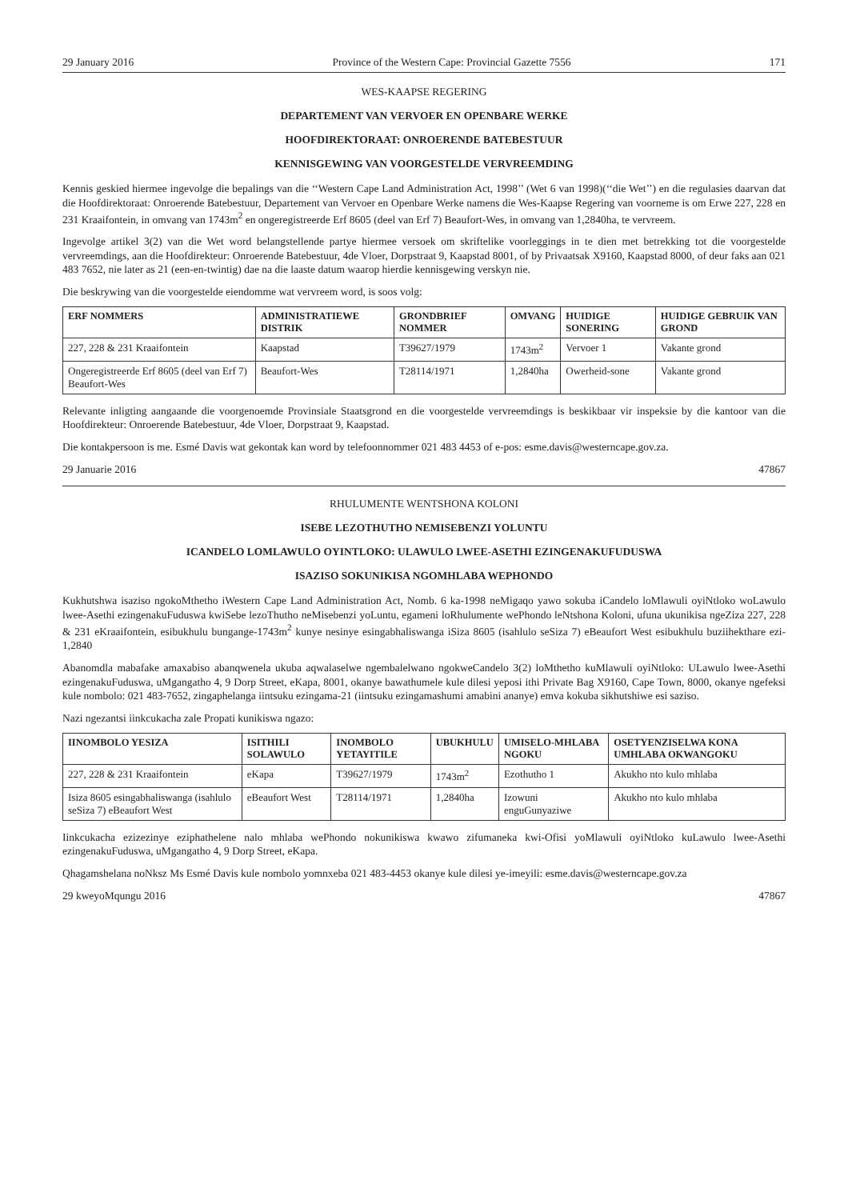29 January 2016 Province of the Western Cape: Provincial Gazette 7556 171
WES-KAAPSE REGERING
DEPARTEMENT VAN VERVOER EN OPENBARE WERKE
HOOFDIREKTORAAT: ONROERENDE BATEBESTUUR
KENNISGEWING VAN VOORGESTELDE VERVREEMDING
Kennis geskied hiermee ingevolge die bepalings van die ‘‘Western Cape Land Administration Act, 1998’’ (Wet 6 van 1998)(‘‘die Wet’’) en die regulasies daarvan dat die Hoofdirektoraat: Onroerende Batebestuur, Departement van Vervoer en Openbare Werke namens die Wes-Kaapse Regering van voorneme is om Erwe 227, 228 en 231 Kraaifontein, in omvang van 1743m<sup>2</sup> en ongeregistreerde Erf 8605 (deel van Erf 7) Beaufort-Wes, in omvang van 1,2840ha, te vervreem.
Ingevolge artikel 3(2) van die Wet word belangstellende partye hiermee versoek om skriftelike voorleggings in te dien met betrekking tot die voorgestelde vervreemdings, aan die Hoofdirekteur: Onroerende Batebestuur, 4de Vloer, Dorpstraat 9, Kaapstad 8001, of by Privaatsak X9160, Kaapstad 8000, of deur faks aan 021 483 7652, nie later as 21 (een-en-twintig) dae na die laaste datum waarop hierdie kennisgewing verskyn nie.
Die beskrywing van die voorgestelde eiendomme wat vervreem word, is soos volg:
| ERF NOMMERS | ADMINISTRATIEWE DISTRIK | GRONDBRIEF NOMMER | OMVANG | HUIDIGE SONERING | HUIDIGE GEBRUIK VAN GROND |
| --- | --- | --- | --- | --- | --- |
| 227, 228 & 231 Kraaifontein | Kaapstad | T39627/1979 | 1743m<sup>2</sup> | Vervoer 1 | Vakante grond |
| Ongeregistreerde Erf 8605 (deel van Erf 7) Beaufort-Wes | Beaufort-Wes | T28114/1971 | 1,2840ha | Owerheid-sone | Vakante grond |
Relevante inligting aangaande die voorgenoemde Provinsiale Staatsgrond en die voorgestelde vervreemdings is beskikbaar vir inspeksie by die kantoor van die Hoofdirekteur: Onroerende Batebestuur, 4de Vloer, Dorpstraat 9, Kaapstad.
Die kontakpersoon is me. Esmé Davis wat gekontak kan word by telefoonnommer 021 483 4453 of e-pos: esme.davis@westerncape.gov.za.
29 Januarie 2016 47867
RHULUMENTE WENTSHONA KOLONI
ISEBE LEZOTHUTHO NEMISEBENZI YOLUNTU
ICANDELO LOMLAWULO OYINTLOKO: ULAWULO LWEE-ASETHI EZINGENAKUFUDUSWA
ISAZISO SOKUNIKISA NGOMHLABA WEPHONDO
Kukhutshwa isaziso ngokoMthetho iWestern Cape Land Administration Act, Nomb. 6 ka-1998 neMigaqo yawo sokuba iCandelo loMlawuli oyiNtloko woLawulo lwee-Asethi ezingenakuFuduswa kwiSebe lezoThutho neMisebenzi yoLuntu, egameni loRhulumente wePhondo leNtshona Koloni, ufuna ukunikisa ngeZiza 227, 228 & 231 eKraaifontein, esibukhulu bungange-1743m<sup>2</sup> kunye nesinye esingabhaliswanga iSiza 8605 (isahlulo seSiza 7) eBeaufort West esibukhulu buziihekthare ezi-1,2840
Abanomdla mabafake amaxabiso abanqwenela ukuba aqwalaselwe ngembalelwano ngokweCandelo 3(2) loMthetho kuMlawuli oyiNtloko: ULawulo lwee-Asethi ezingenakuFuduswa, uMgangatho 4, 9 Dorp Street, eKapa, 8001, okanye bawathumele kule dilesi yeposi ithi Private Bag X9160, Cape Town, 8000, okanye ngefeksi kule nombolo: 021 483-7652, zingaphelanga iintsuku ezingama-21 (iintsuku ezingamashumi amabini ananye) emva kokuba sikhutshiwe esi saziso.
Nazi ngezantsi iinkcukacha zale Propati kunikiswa ngazo:
| IINOMBOLO YESIZA | ISITHILI SOLAWULO | INOMBOLO YETAYITILE | UBUKHULU | UMISELO-MHLABA NGOKU | OSETYENZISELWA KONA UMHLABA OKWANGOKU |
| --- | --- | --- | --- | --- | --- |
| 227, 228 & 231 Kraaifontein | eKapa | T39627/1979 | 1743m<sup>2</sup> | Ezothutho 1 | Akukho nto kulo mhlaba |
| Isiza 8605 esingabhaliswanga (isahlulo seSiza 7) eBeaufort West | eBeaufort West | T28114/1971 | 1,2840ha | Izowuni enguGunyaziwe | Akukho nto kulo mhlaba |
Iinkcukacha ezizezinye eziphathelene nalo mhlaba wePhondo nokunikiswa kwawo zifumaneka kwi-Ofisi yoMlawuli oyiNtloko kuLawulo lwee-Asethi ezingenakuFuduswa, uMgangatho 4, 9 Dorp Street, eKapa.
Qhagamshelana noNksz Ms Esmé Davis kule nombolo yomnxeba 021 483-4453 okanye kule dilesi ye-imeyili: esme.davis@westerncape.gov.za
29 kweyoMqungu 2016 47867